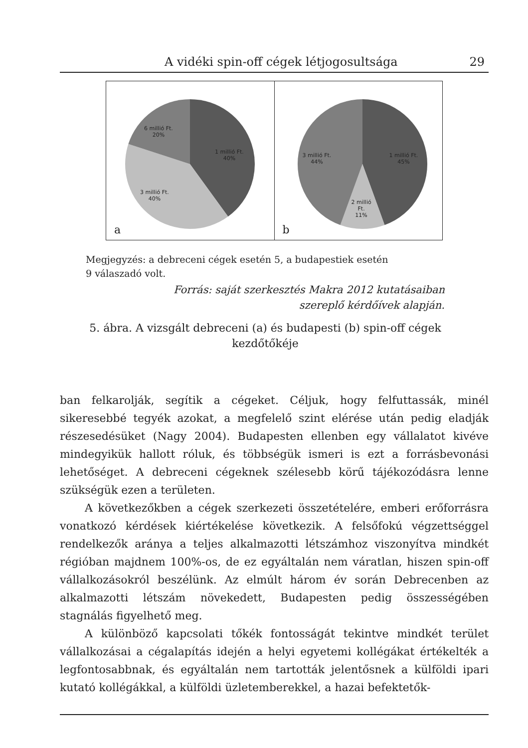A vidéki spin-off cégek létjogosultsága 29
6 millió Ft.
20%
1 millió Ft.
40%
3 millió Ft.
40%
a
3 millió Ft.
44%
1 millió Ft.
45%
2 millió
Ft.
11%
b
Megjegyzés: a debreceni cégek esetén 5, a budapestiek esetén
9 válaszadó volt.
Forrás: saját szerkesztés Makra 2012 kutatásaiban
szereplő kérdőívek alapján.
5. ábra. A vizsgált debreceni (a) és budapesti (b) spin-off cégek
kezdőtőkéje
ban felkarolják, segítik a cégeket. Céljuk, hogy felfuttassák, minél sikeresebbé tegyék azokat, a megfelelő szint elérése után pedig eladják részesedésüket (Nagy 2004). Budapesten ellenben egy vállalatot kivéve mindegyikük hallott róluk, és többségük ismeri is ezt a forrásbevonási lehetőséget. A debreceni cégeknek szélesebb körű tájékozódásra lenne szükségük ezen a területen.
A következőkben a cégek szerkezeti összetételére, emberi erőforrásra vonatkozó kérdések kiértékelése következik. A felsőfokú végzettséggel rendelkezők aránya a teljes alkalmazotti létszámhoz viszonyítva mindkét régióban majdnem 100%-os, de ez egyáltalán nem váratlan, hiszen spin-off vállalkozásokról beszélünk. Az elmúlt három év során Debrecenben az alkalmazotti létszám növekedett, Budapesten pedig összességében stagnálás figyelhető meg.
A különböző kapcsolati tőkék fontosságát tekintve mindkét terület vállalkozásai a cégalapítás idején a helyi egyetemi kollégákat értékelték a legfontosabbnak, és egyáltalán nem tartották jelentősnek a külföldi ipari kutató kollégákkal, a külföldi üzletemberekkel, a hazai befektetők-